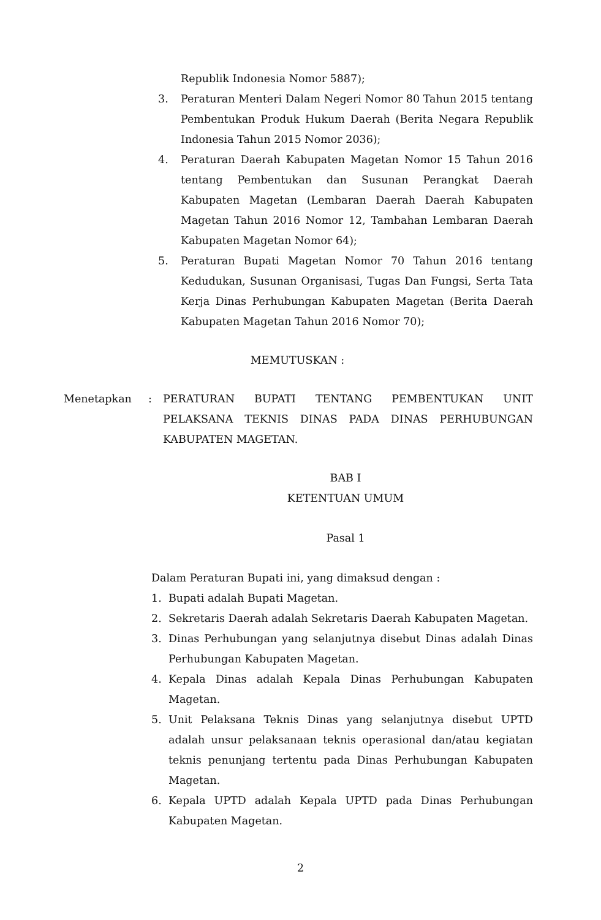Republik Indonesia Nomor 5887);
3. Peraturan Menteri Dalam Negeri Nomor 80 Tahun 2015 tentang Pembentukan Produk Hukum Daerah (Berita Negara Republik Indonesia Tahun 2015 Nomor 2036);
4. Peraturan Daerah Kabupaten Magetan Nomor 15 Tahun 2016 tentang Pembentukan dan Susunan Perangkat Daerah Kabupaten Magetan (Lembaran Daerah Daerah Kabupaten Magetan Tahun 2016 Nomor 12, Tambahan Lembaran Daerah Kabupaten Magetan Nomor 64);
5. Peraturan Bupati Magetan Nomor 70 Tahun 2016 tentang Kedudukan, Susunan Organisasi, Tugas Dan Fungsi, Serta Tata Kerja Dinas Perhubungan Kabupaten Magetan (Berita Daerah Kabupaten Magetan Tahun 2016 Nomor 70);
MEMUTUSKAN :
Menetapkan : PERATURAN BUPATI TENTANG PEMBENTUKAN UNIT PELAKSANA TEKNIS DINAS PADA DINAS PERHUBUNGAN KABUPATEN MAGETAN.
BAB I
KETENTUAN UMUM
Pasal 1
Dalam Peraturan Bupati ini, yang dimaksud dengan :
1. Bupati adalah Bupati Magetan.
2. Sekretaris Daerah adalah Sekretaris Daerah Kabupaten Magetan.
3. Dinas Perhubungan yang selanjutnya disebut Dinas adalah Dinas Perhubungan Kabupaten Magetan.
4. Kepala Dinas adalah Kepala Dinas Perhubungan Kabupaten Magetan.
5. Unit Pelaksana Teknis Dinas yang selanjutnya disebut UPTD adalah unsur pelaksanaan teknis operasional dan/atau kegiatan teknis penunjang tertentu pada Dinas Perhubungan Kabupaten Magetan.
6. Kepala UPTD adalah Kepala UPTD pada Dinas Perhubungan Kabupaten Magetan.
2